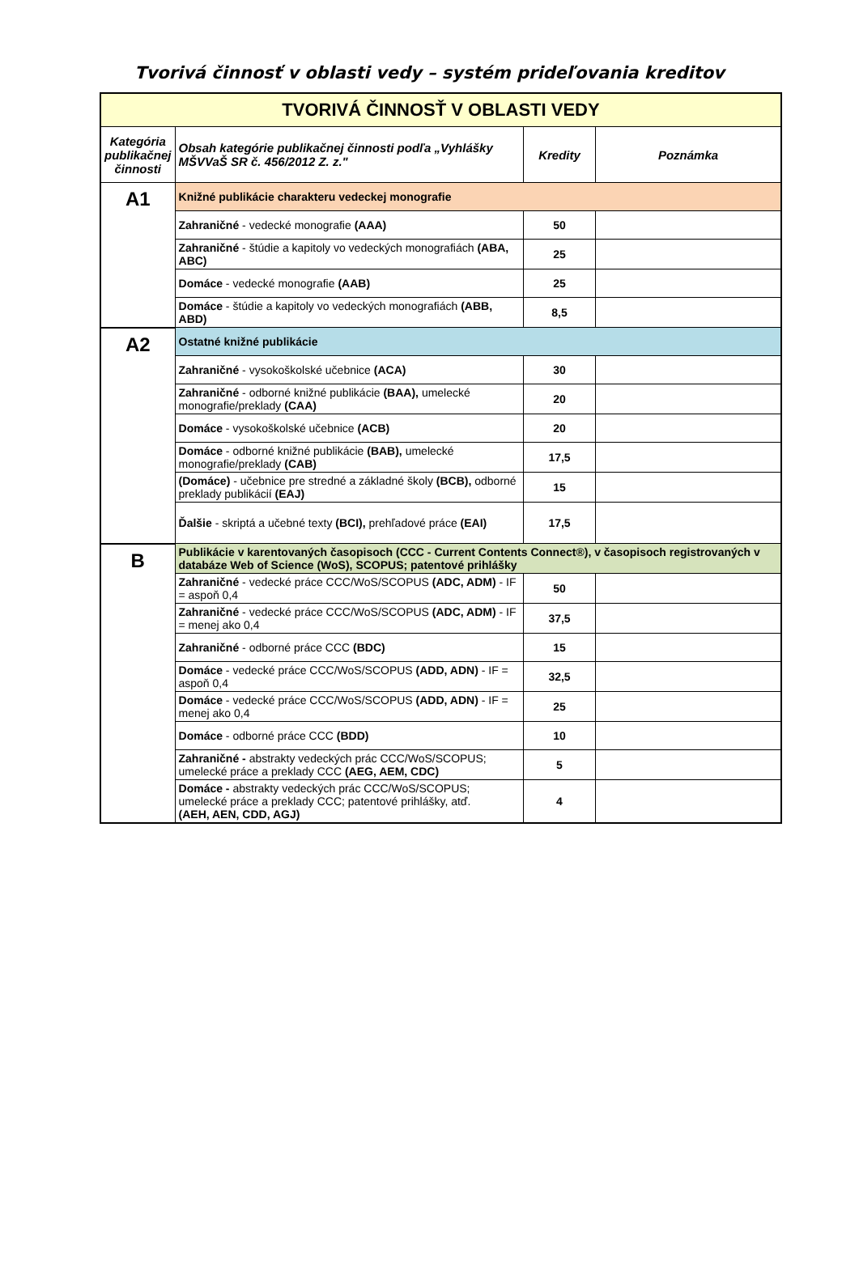Tvorivá činnosť v oblasti vedy – systém prideľovania kreditov
| TVORIVÁ ČINNOSŤ V OBLASTI VEDY | | | |
| --- | --- | --- | --- |
| Kategória publikačnej činnosti | Obsah kategórie publikačnej činnosti podľa „Vyhlášky MŠVVaŠ SR č. 456/2012 Z. z." | Kredity | Poznámka |
| A1 | Knižné publikácie charakteru vedeckej monografie | | |
| | Zahraničné - vedecké monografie (AAA) | 50 | |
| | Zahraničné - štúdie a kapitoly vo vedeckých monografiách (ABA, ABC) | 25 | |
| | Domáce - vedecké monografie (AAB) | 25 | |
| | Domáce - štúdie a kapitoly vo vedeckých monografiách (ABB, ABD) | 8,5 | |
| A2 | Ostatné knižné publikácie | | |
| | Zahraničné - vysokoškolské učebnice (ACA) | 30 | |
| | Zahraničné - odborné knižné publikácie (BAA), umelecké monografie/preklady (CAA) | 20 | |
| | Domáce - vysokoškolské učebnice (ACB) | 20 | |
| | Domáce - odborné knižné publikácie (BAB), umelecké monografie/preklady (CAB) | 17,5 | |
| | (Domáce) - učebnice pre stredné a základné školy (BCB), odborné preklady publikácií (EAJ) | 15 | |
| | Ďalšie - skriptá a učebné texty (BCI), prehľadové práce (EAI) | 17,5 | |
| B | Publikácie v karentovaných časopisoch (CCC - Current Contents Connect®), v časopisoch registrovaných v databáze Web of Science (WoS), SCOPUS; patentové prihlášky | | |
| | Zahraničné - vedecké práce CCC/WoS/SCOPUS (ADC, ADM) - IF = aspoň 0,4 | 50 | |
| | Zahraničné - vedecké práce CCC/WoS/SCOPUS (ADC, ADM) - IF = menej ako 0,4 | 37,5 | |
| | Zahraničné - odborné práce CCC (BDC) | 15 | |
| | Domáce - vedecké práce CCC/WoS/SCOPUS (ADD, ADN) - IF = aspoň 0,4 | 32,5 | |
| | Domáce - vedecké práce CCC/WoS/SCOPUS (ADD, ADN) - IF = menej ako 0,4 | 25 | |
| | Domáce - odborné práce CCC (BDD) | 10 | |
| | Zahraničné - abstrakty vedeckých prác CCC/WoS/SCOPUS; umelecké práce a preklady CCC (AEG, AEM, CDC) | 5 | |
| | Domáce - abstrakty vedeckých prác CCC/WoS/SCOPUS; umelecké práce a preklady CCC; patentové prihlášky, atď. (AEH, AEN, CDD, AGJ) | 4 | |